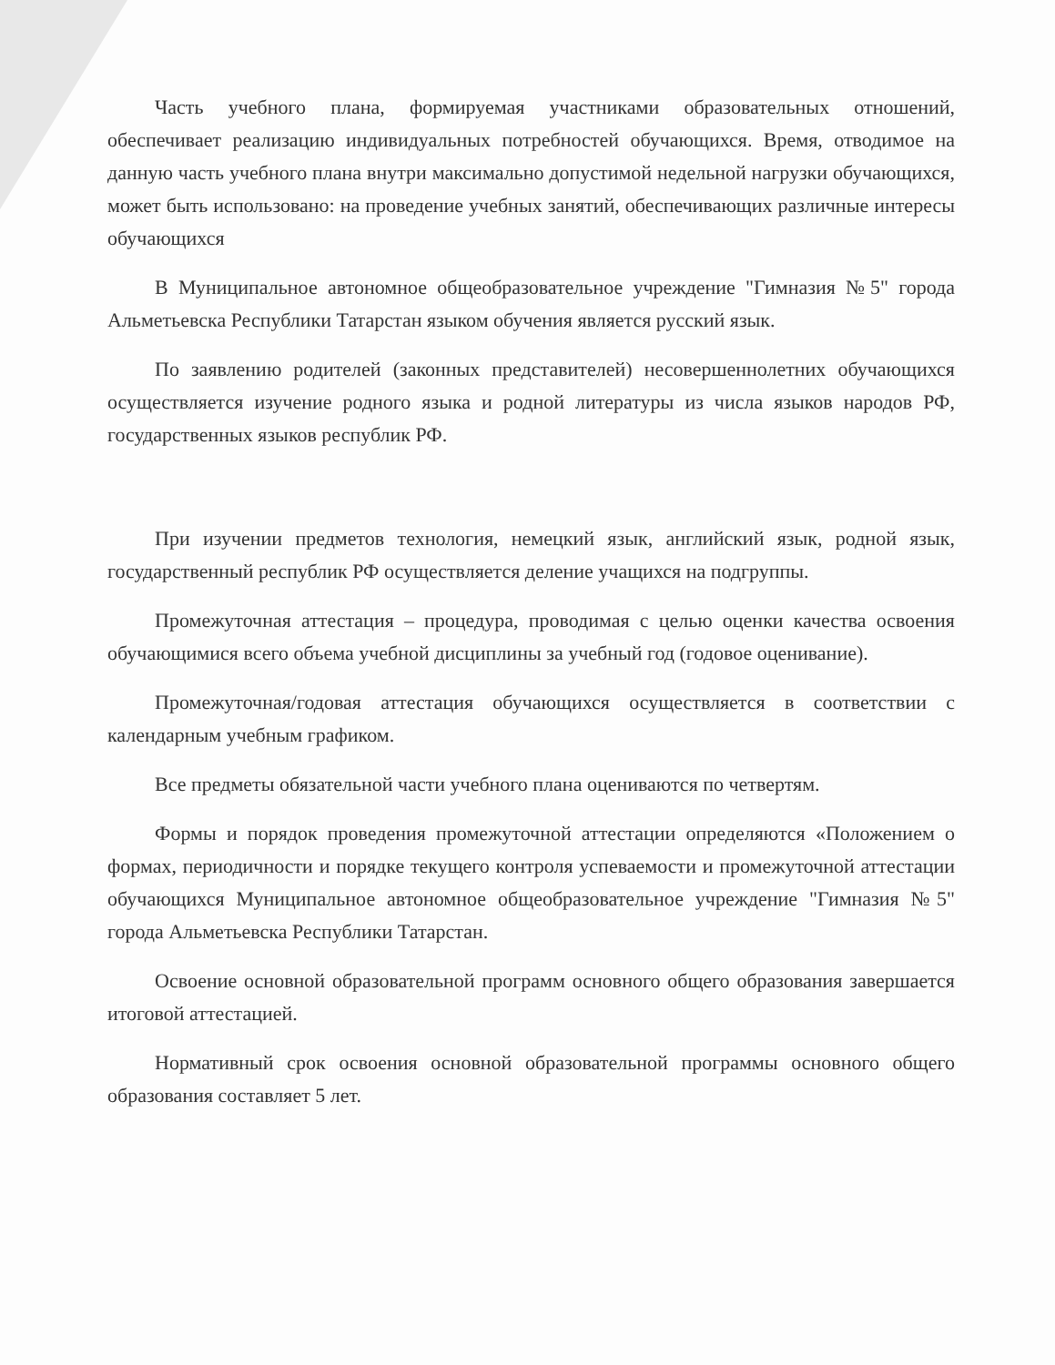Часть учебного плана, формируемая участниками образовательных отношений, обеспечивает реализацию индивидуальных потребностей обучающихся. Время, отводимое на данную часть учебного плана внутри максимально допустимой недельной нагрузки обучающихся, может быть использовано: на проведение учебных занятий, обеспечивающих различные интересы обучающихся
В Муниципальное автономное общеобразовательное учреждение "Гимназия №5" города Альметьевска Республики Татарстан языком обучения является русский язык.
По заявлению родителей (законных представителей) несовершеннолетних обучающихся осуществляется изучение родного языка и родной литературы из числа языков народов РФ, государственных языков республик РФ.
При изучении предметов технология, немецкий язык, английский язык, родной язык, государственный республик РФ осуществляется деление учащихся на подгруппы.
Промежуточная аттестация – процедура, проводимая с целью оценки качества освоения обучающимися всего объема учебной дисциплины за учебный год (годовое оценивание).
Промежуточная/годовая аттестация обучающихся осуществляется в соответствии с календарным учебным графиком.
Все предметы обязательной части учебного плана оцениваются по четвертям.
Формы и порядок проведения промежуточной аттестации определяются «Положением о формах, периодичности и порядке текущего контроля успеваемости и промежуточной аттестации обучающихся Муниципальное автономное общеобразовательное учреждение "Гимназия №5" города Альметьевска Республики Татарстан.
Освоение основной образовательной программ основного общего образования завершается итоговой аттестацией.
Нормативный срок освоения основной образовательной программы основного общего образования составляет 5 лет.